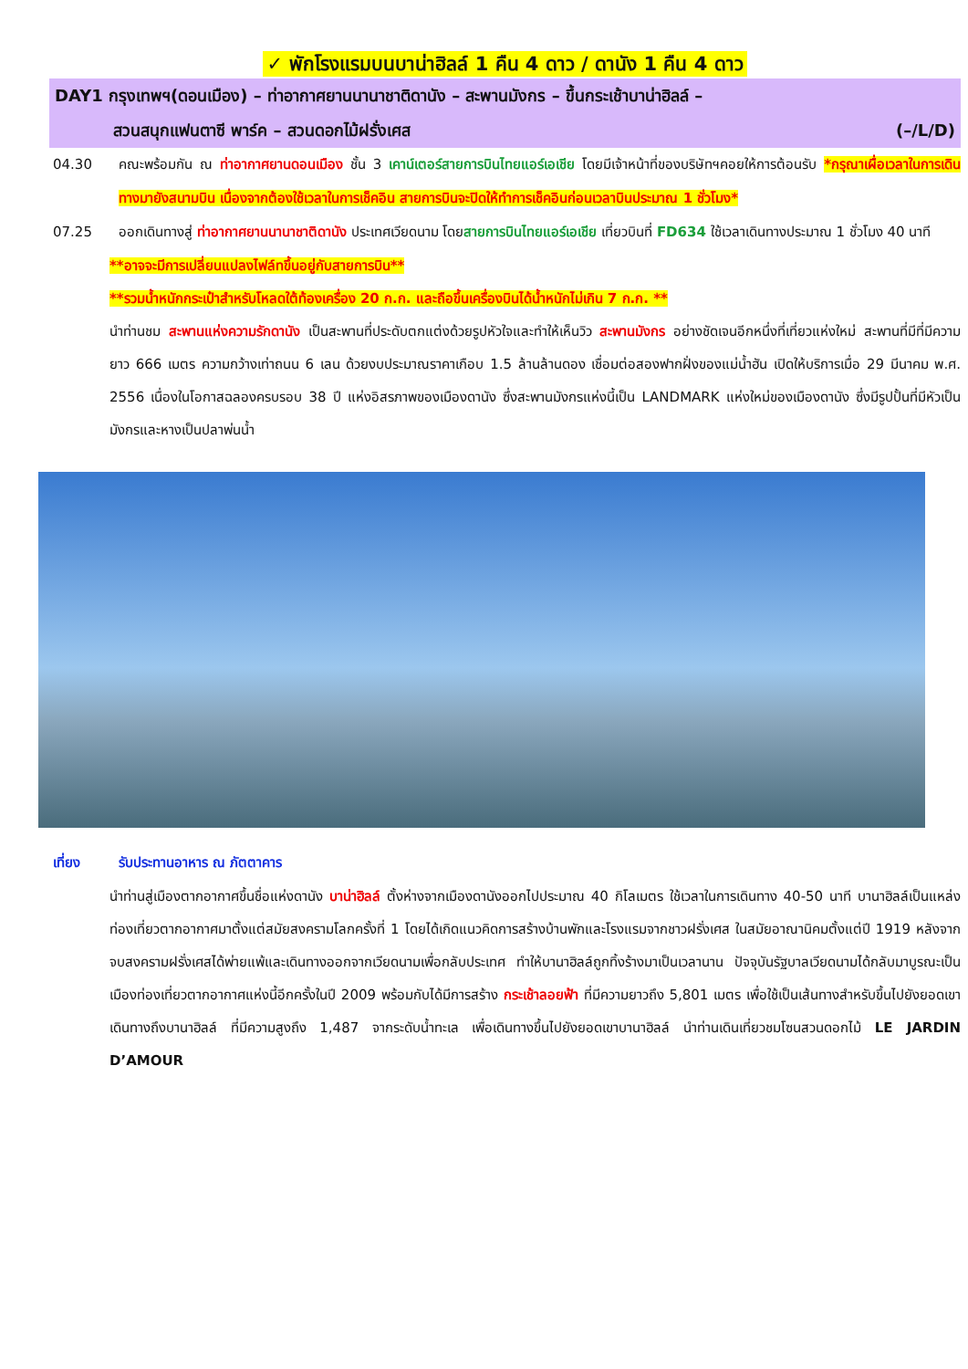✓ พักโรงแรมบนบาน่าฮิลล์ 1 คืน 4 ดาว / ดานัง 1 คืน 4 ดาว
DAY1 กรุงเทพฯ(ดอนเมือง) – ท่าอากาศยานนานาชาติดานัง – สะพานมังกร – ขึ้นกระเช้าบาน่าฮิลล์ –
สวนสนุกแฟนตาซี พาร์ค – สวนดอกไม้ฝรั่งเศส (–/L/D)
04.30 คณะพร้อมกัน ณ ท่าอากาศยานดอนเมือง ชั้น 3 เคาน์เตอร์สายการบินไทยแอร์เอเชีย โดยมีเจ้าหน้าที่ของบริษัทฯคอยให้การต้อนรับ *กรุณาเผื่อเวลาในการเดินทางมายังสนามบิน เนื่องจากต้องใช้เวลาในการเช็คอิน สายการบินจะปิดให้ทำการเช็คอินก่อนเวลาบินประมาณ 1 ชั่วโมง*
07.25 ออกเดินทางสู่ ท่าอากาศยานนานาชาติดานัง ประเทศเวียดนาม โดยสายการบินไทยแอร์เอเชีย เที่ยวบินที่ FD634 ใช้เวลาเดินทางประมาณ 1 ชั่วโมง 40 นาที
**อาจจะมีการเปลี่ยนแปลงไฟล์ทขึ้นอยู่กับสายการบิน**
**รวมน้ำหนักกระเป๋าสำหรับโหลดใต้ท้องเครื่อง 20 ก.ก. และถือขึ้นเครื่องบินได้น้ำหนักไม่เกิน 7 ก.ก. **
นำท่านชม สะพานแห่งความรักดานัง เป็นสะพานที่ประดับตกแต่งด้วยรูปหัวใจและทำให้เห็นวิว สะพานมังกร อย่างชัดเจนอีกหนึ่งที่เที่ยวแห่งใหม่ สะพานที่มีที่มีความยาว 666 เมตร ความกว้างเท่าถนน 6 เลน ด้วยงบประมาณราคาเกือบ 1.5 ล้านล้านดอง เชื่อมต่อสองฟากฝั่งของแม่น้ำฮัน เปิดให้บริการเมื่อ 29 มีนาคม พ.ศ. 2556 เนื่องในโอกาสฉลองครบรอบ 38 ปี แห่งอิสรภาพของเมืองดานัง ซึ่งสะพานมังกรแห่งนี้เป็น LANDMARK แห่งใหม่ของเมืองดานัง ซึ่งมีรูปปั้นที่มีหัวเป็นมังกรและหางเป็นปลาพ่นน้ำ
เที่ยง รับประทานอาหาร ณ ภัตตาคาร
นำท่านสู่เมืองตากอากาศขึ้นชื่อแห่งดานัง บาน่าฮิลล์ ตั้งห่างจากเมืองดานังออกไปประมาณ 40 กิโลเมตร ใช้เวลาในการเดินทาง 40-50 นาที บานาฮิลล์เป็นแหล่งท่องเที่ยวตากอากาศมาตั้งแต่สมัยสงครามโลกครั้งที่ 1 โดยได้เกิดแนวคิดการสร้างบ้านพักและโรงแรมจากชาวฝรั่งเศส ในสมัยอาณานิคมตั้งแต่ปี 1919 หลังจากจบสงครามฝรั่งเศสได้พ่ายแพ้และเดินทางออกจากเวียดนามเพื่อกลับประเทศ ทำให้บานาฮิลล์ถูกทิ้งร้างมาเป็นเวลานาน ปัจจุบันรัฐบาลเวียดนามได้กลับมาบูรณะเป็นเมืองท่องเที่ยวตากอากาศแห่งนี้อีกครั้งในปี 2009 พร้อมกับได้มีการสร้าง กระเช้าลอยฟ้า ที่มีความยาวถึง 5,801 เมตร เพื่อใช้เป็นเส้นทางสำหรับขึ้นไปยังยอดเขาเดินทางถึงบานาฮิลล์ ที่มีความสูงถึง 1,487 จากระดับน้ำทะเล เพื่อเดินทางขึ้นไปยังยอดเขาบานาฮิลล์ นำท่านเดินเที่ยวชมโซนสวนดอกไม้ LE JARDIN D’AMOUR